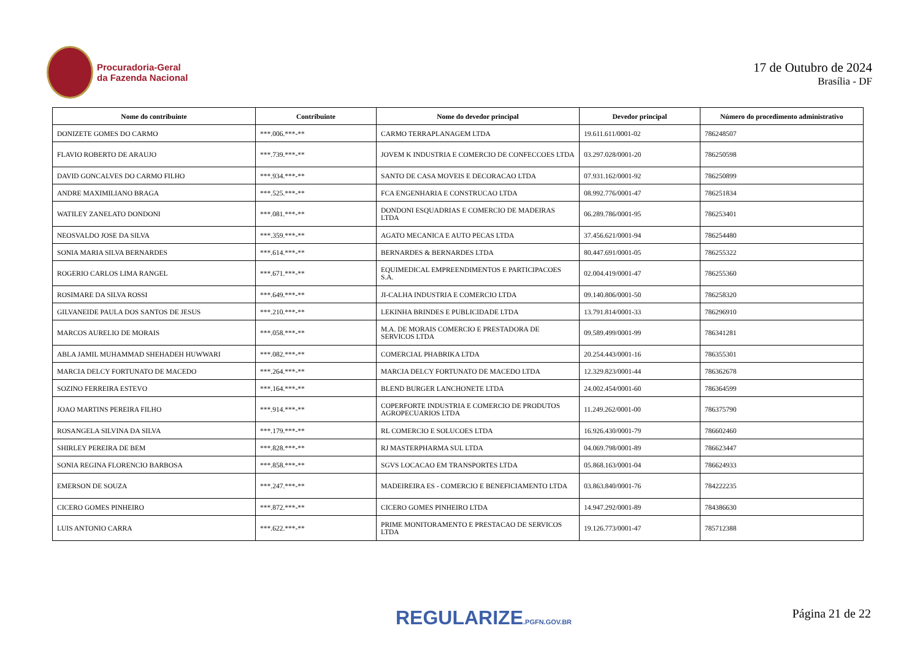Procuradoria-Geral
da Fazenda Nacional
17 de Outubro de 2024
Brasília - DF
| Nome do contribuinte | Contribuinte | Nome do devedor principal | Devedor principal | Número do procedimento administrativo |
| --- | --- | --- | --- | --- |
| DONIZETE GOMES DO CARMO | ***.006.***-** | CARMO TERRAPLANAGEM LTDA | 19.611.611/0001-02 | 786248507 |
| FLAVIO ROBERTO DE ARAUJO | ***.739.***-** | JOVEM K INDUSTRIA E COMERCIO DE CONFECCOES LTDA | 03.297.028/0001-20 | 786250598 |
| DAVID GONCALVES DO CARMO FILHO | ***.934.***-** | SANTO DE CASA MOVEIS E DECORACAO LTDA | 07.931.162/0001-92 | 786250899 |
| ANDRE MAXIMILIANO BRAGA | ***.525.***-** | FCA ENGENHARIA E CONSTRUCAO LTDA | 08.992.776/0001-47 | 786251834 |
| WATILEY ZANELATO DONDONI | ***.081.***-** | DONDONI ESQUADRIAS E COMERCIO DE MADEIRAS LTDA | 06.289.786/0001-95 | 786253401 |
| NEOSVALDO JOSE DA SILVA | ***.359.***-** | AGATO MECANICA E AUTO PECAS LTDA | 37.456.621/0001-94 | 786254480 |
| SONIA MARIA SILVA BERNARDES | ***.614.***-** | BERNARDES & BERNARDES LTDA | 80.447.691/0001-05 | 786255322 |
| ROGERIO CARLOS LIMA RANGEL | ***.671.***-** | EQUIMEDICAL EMPREENDIMENTOS E PARTICIPACOES S.A. | 02.004.419/0001-47 | 786255360 |
| ROSIMARE DA SILVA ROSSI | ***.649.***-** | JI-CALHA INDUSTRIA E COMERCIO LTDA | 09.140.806/0001-50 | 786258320 |
| GILVANEIDE PAULA DOS SANTOS DE JESUS | ***.210.***-** | LEKINHA BRINDES E PUBLICIDADE LTDA | 13.791.814/0001-33 | 786296910 |
| MARCOS AURELIO DE MORAIS | ***.058.***-** | M.A. DE MORAIS COMERCIO E PRESTADORA DE SERVICOS LTDA | 09.589.499/0001-99 | 786341281 |
| ABLA JAMIL MUHAMMAD SHEHADEH HUWWARI | ***.082.***-** | COMERCIAL PHABRIKA LTDA | 20.254.443/0001-16 | 786355301 |
| MARCIA DELCY FORTUNATO DE MACEDO | ***.264.***-** | MARCIA DELCY FORTUNATO DE MACEDO LTDA | 12.329.823/0001-44 | 786362678 |
| SOZINO FERREIRA ESTEVO | ***.164.***-** | BLEND BURGER LANCHONETE LTDA | 24.002.454/0001-60 | 786364599 |
| JOAO MARTINS PEREIRA FILHO | ***.914.***-** | COPERFORTE INDUSTRIA E COMERCIO DE PRODUTOS AGROPECUARIOS LTDA | 11.249.262/0001-00 | 786375790 |
| ROSANGELA SILVINA DA SILVA | ***.179.***-** | RL COMERCIO E SOLUCOES LTDA | 16.926.430/0001-79 | 786602460 |
| SHIRLEY PEREIRA DE BEM | ***.828.***-** | RJ MASTERPHARMA SUL LTDA | 04.069.798/0001-89 | 786623447 |
| SONIA REGINA FLORENCIO BARBOSA | ***.858.***-** | SGVS LOCACAO EM TRANSPORTES LTDA | 05.868.163/0001-04 | 786624933 |
| EMERSON DE SOUZA | ***.247.***-** | MADEIREIRA ES - COMERCIO E BENEFICIAMENTO LTDA | 03.863.840/0001-76 | 784222235 |
| CICERO GOMES PINHEIRO | ***.872.***-** | CICERO GOMES PINHEIRO LTDA | 14.947.292/0001-89 | 784386630 |
| LUIS ANTONIO CARRA | ***.622.***-** | PRIME MONITORAMENTO E PRESTACAO DE SERVICOS LTDA | 19.126.773/0001-47 | 785712388 |
REGULARIZE.PGFN.GOV.BR Página 21 de 22